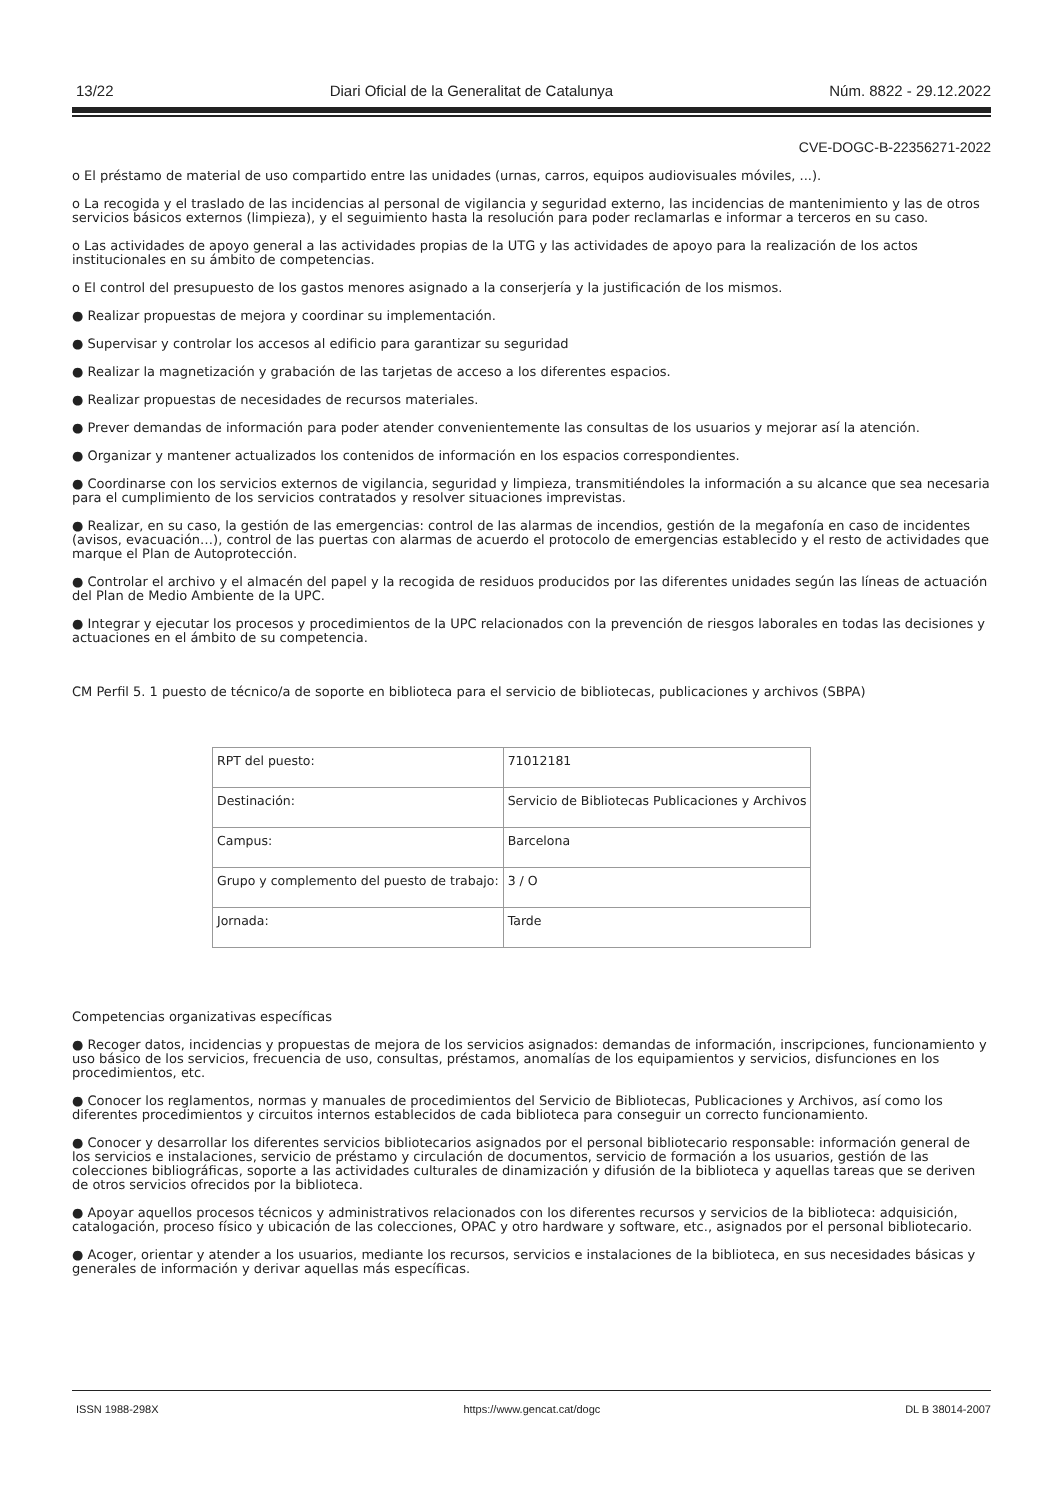13/22 Diari Oficial de la Generalitat de Catalunya Núm. 8822 - 29.12.2022
CVE-DOGC-B-22356271-2022
o El préstamo de material de uso compartido entre las unidades (urnas, carros, equipos audiovisuales móviles, ...).
o La recogida y el traslado de las incidencias al personal de vigilancia y seguridad externo, las incidencias de mantenimiento y las de otros servicios básicos externos (limpieza), y el seguimiento hasta la resolución para poder reclamarlas e informar a terceros en su caso.
o Las actividades de apoyo general a las actividades propias de la UTG y las actividades de apoyo para la realización de los actos institucionales en su ámbito de competencias.
o El control del presupuesto de los gastos menores asignado a la conserjería y la justificación de los mismos.
● Realizar propuestas de mejora y coordinar su implementación.
● Supervisar y controlar los accesos al edificio para garantizar su seguridad
● Realizar la magnetización y grabación de las tarjetas de acceso a los diferentes espacios.
● Realizar propuestas de necesidades de recursos materiales.
● Prever demandas de información para poder atender convenientemente las consultas de los usuarios y mejorar así la atención.
● Organizar y mantener actualizados los contenidos de información en los espacios correspondientes.
● Coordinarse con los servicios externos de vigilancia, seguridad y limpieza, transmitiéndoles la información a su alcance que sea necesaria para el cumplimiento de los servicios contratados y resolver situaciones imprevistas.
● Realizar, en su caso, la gestión de las emergencias: control de las alarmas de incendios, gestión de la megafonía en caso de incidentes (avisos, evacuación…), control de las puertas con alarmas de acuerdo el protocolo de emergencias establecido y el resto de actividades que marque el Plan de Autoprotección.
● Controlar el archivo y el almacén del papel y la recogida de residuos producidos por las diferentes unidades según las líneas de actuación del Plan de Medio Ambiente de la UPC.
● Integrar y ejecutar los procesos y procedimientos de la UPC relacionados con la prevención de riesgos laborales en todas las decisiones y actuaciones en el ámbito de su competencia.
CM Perfil 5. 1 puesto de técnico/a de soporte en biblioteca para el servicio de bibliotecas, publicaciones y archivos (SBPA)
| RPT del puesto: | 71012181 |
| Destinación: | Servicio de Bibliotecas Publicaciones y Archivos |
| Campus: | Barcelona |
| Grupo y complemento del puesto de trabajo: | 3 / O |
| Jornada: | Tarde |
Competencias organizativas específicas
● Recoger datos, incidencias y propuestas de mejora de los servicios asignados: demandas de información, inscripciones, funcionamiento y uso básico de los servicios, frecuencia de uso, consultas, préstamos, anomalías de los equipamientos y servicios, disfunciones en los procedimientos, etc.
● Conocer los reglamentos, normas y manuales de procedimientos del Servicio de Bibliotecas, Publicaciones y Archivos, así como los diferentes procedimientos y circuitos internos establecidos de cada biblioteca para conseguir un correcto funcionamiento.
● Conocer y desarrollar los diferentes servicios bibliotecarios asignados por el personal bibliotecario responsable: información general de los servicios e instalaciones, servicio de préstamo y circulación de documentos, servicio de formación a los usuarios, gestión de las colecciones bibliográficas, soporte a las actividades culturales de dinamización y difusión de la biblioteca y aquellas tareas que se deriven de otros servicios ofrecidos por la biblioteca.
● Apoyar aquellos procesos técnicos y administrativos relacionados con los diferentes recursos y servicios de la biblioteca: adquisición, catalogación, proceso físico y ubicación de las colecciones, OPAC y otro hardware y software, etc., asignados por el personal bibliotecario.
● Acoger, orientar y atender a los usuarios, mediante los recursos, servicios e instalaciones de la biblioteca, en sus necesidades básicas y generales de información y derivar aquellas más específicas.
ISSN 1988-298X https://www.gencat.cat/dogc DL B 38014-2007